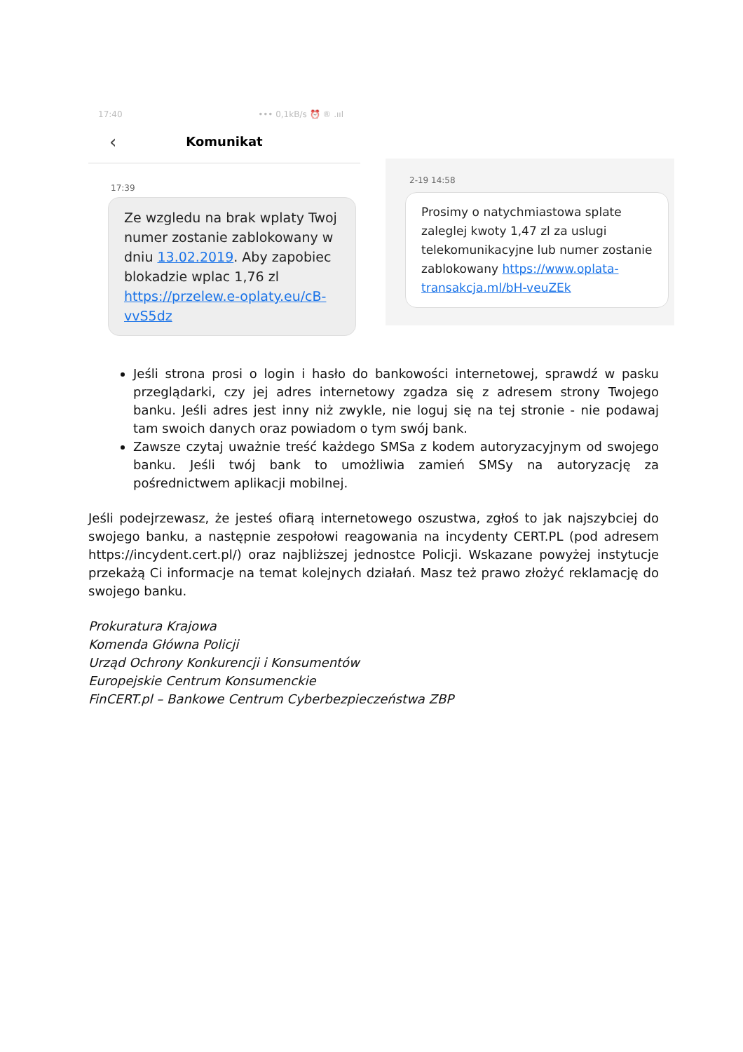17:40 ••• 0,1kB/s ⏰ ® .ııl
‹ Komunikat
17:39
Ze wzgledu na brak wplaty Twoj numer zostanie zablokowany w dniu 13.02.2019. Aby zapobiec blokadzie wplac 1,76 zl https://przelew.e-oplaty.eu/cB-vvS5dz
2-19 14:58
Prosimy o natychmiastowa splate zaleglej kwoty 1,47 zl za uslugi telekomunikacyjne lub numer zostanie zablokowany https://www.oplata-transakcja.ml/bH-veuZEk
Jeśli strona prosi o login i hasło do bankowości internetowej, sprawdź w pasku przeglądarki, czy jej adres internetowy zgadza się z adresem strony Twojego banku. Jeśli adres jest inny niż zwykle, nie loguj się na tej stronie - nie podawaj tam swoich danych oraz powiadom o tym swój bank.
Zawsze czytaj uważnie treść każdego SMSa z kodem autoryzacyjnym od swojego banku. Jeśli twój bank to umożliwia zamień SMSy na autoryzację za pośrednictwem aplikacji mobilnej.
Jeśli podejrzewasz, że jesteś ofiarą internetowego oszustwa, zgłoś to jak najszybciej do swojego banku, a następnie zespołowi reagowania na incydenty CERT.PL (pod adresem https://incydent.cert.pl/) oraz najbliższej jednostce Policji. Wskazane powyżej instytucje przekażą Ci informacje na temat kolejnych działań. Masz też prawo złożyć reklamację do swojego banku.
Prokuratura Krajowa
Komenda Główna Policji
Urząd Ochrony Konkurencji i Konsumentów
Europejskie Centrum Konsumenckie
FinCERT.pl – Bankowe Centrum Cyberbezpieczeństwa ZBP